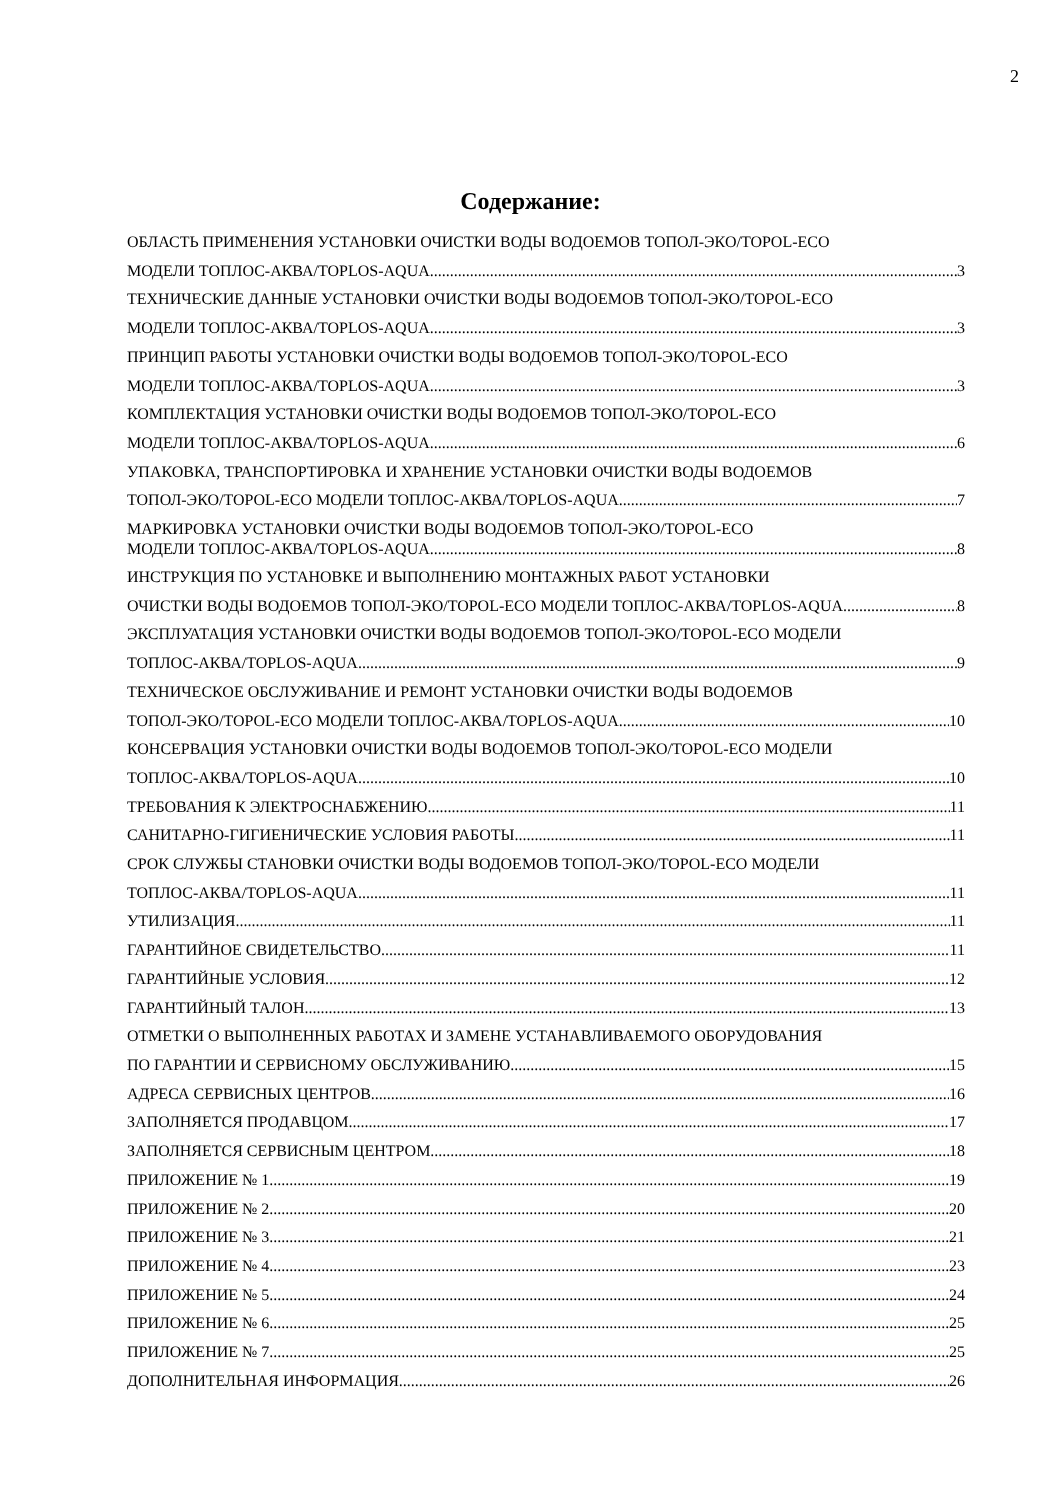2
Содержание:
ОБЛАСТЬ ПРИМЕНЕНИЯ УСТАНОВКИ ОЧИСТКИ ВОДЫ ВОДОЕМОВ ТОПОЛ-ЭКО/TOPOL-ECO
МОДЕЛИ ТОПЛОС-АКВА/TOPLOS-AQUA 3
ТЕХНИЧЕСКИЕ ДАННЫЕ УСТАНОВКИ ОЧИСТКИ ВОДЫ ВОДОЕМОВ ТОПОЛ-ЭКО/TOPOL-ECO
МОДЕЛИ ТОПЛОС-АКВА/TOPLOS-AQUA 3
ПРИНЦИП РАБОТЫ УСТАНОВКИ ОЧИСТКИ ВОДЫ ВОДОЕМОВ ТОПОЛ-ЭКО/TOPOL-ECO
МОДЕЛИ ТОПЛОС-АКВА/TOPLOS-AQUA 3
КОМПЛЕКТАЦИЯ УСТАНОВКИ ОЧИСТКИ ВОДЫ ВОДОЕМОВ ТОПОЛ-ЭКО/TOPOL-ECO
МОДЕЛИ ТОПЛОС-АКВА/TOPLOS-AQUA 6
УПАКОВКА, ТРАНСПОРТИРОВКА И ХРАНЕНИЕ УСТАНОВКИ ОЧИСТКИ ВОДЫ ВОДОЕМОВ
ТОПОЛ-ЭКО/TOPOL-ECO МОДЕЛИ ТОПЛОС-АКВА/TOPLOS-AQUA 7
МАРКИРОВКА УСТАНОВКИ ОЧИСТКИ ВОДЫ ВОДОЕМОВ ТОПОЛ-ЭКО/TOPOL-ECO
МОДЕЛИ ТОПЛОС-АКВА/TOPLOS-AQUA 8
ИНСТРУКЦИЯ ПО УСТАНОВКЕ И ВЫПОЛНЕНИЮ МОНТАЖНЫХ РАБОТ УСТАНОВКИ
ОЧИСТКИ ВОДЫ ВОДОЕМОВ ТОПОЛ-ЭКО/TOPOL-ECO МОДЕЛИ ТОПЛОС-АКВА/TOPLOS-AQUA 8
ЭКСПЛУАТАЦИЯ УСТАНОВКИ ОЧИСТКИ ВОДЫ ВОДОЕМОВ ТОПОЛ-ЭКО/TOPOL-ECO МОДЕЛИ
ТОПЛОС-АКВА/TOPLOS-AQUA 9
ТЕХНИЧЕСКОЕ ОБСЛУЖИВАНИЕ И РЕМОНТ УСТАНОВКИ ОЧИСТКИ ВОДЫ ВОДОЕМОВ
ТОПОЛ-ЭКО/TOPOL-ECO МОДЕЛИ ТОПЛОС-АКВА/TOPLOS-AQUA 10
КОНСЕРВАЦИЯ УСТАНОВКИ ОЧИСТКИ ВОДЫ ВОДОЕМОВ ТОПОЛ-ЭКО/TOPOL-ECO МОДЕЛИ
ТОПЛОС-АКВА/TOPLOS-AQUA 10
ТРЕБОВАНИЯ К ЭЛЕКТРОСНАБЖЕНИЮ 11
САНИТАРНО-ГИГИЕНИЧЕСКИЕ УСЛОВИЯ РАБОТЫ 11
СРОК СЛУЖБЫ СТАНОВКИ ОЧИСТКИ ВОДЫ ВОДОЕМОВ ТОПОЛ-ЭКО/TOPOL-ECO МОДЕЛИ
ТОПЛОС-АКВА/TOPLOS-AQUA 11
УТИЛИЗАЦИЯ 11
ГАРАНТИЙНОЕ СВИДЕТЕЛЬСТВО 11
ГАРАНТИЙНЫЕ УСЛОВИЯ 12
ГАРАНТИЙНЫЙ ТАЛОН 13
ОТМЕТКИ О ВЫПОЛНЕННЫХ РАБОТАХ И ЗАМЕНЕ УСТАНАВЛИВАЕМОГО ОБОРУДОВАНИЯ
ПО ГАРАНТИИ И СЕРВИСНОМУ ОБСЛУЖИВАНИЮ. 15
АДРЕСА СЕРВИСНЫХ ЦЕНТРОВ 16
ЗАПОЛНЯЕТСЯ ПРОДАВЦОМ 17
ЗАПОЛНЯЕТСЯ СЕРВИСНЫМ ЦЕНТРОМ 18
ПРИЛОЖЕНИЕ № 1 19
ПРИЛОЖЕНИЕ № 2 20
ПРИЛОЖЕНИЕ № 3 21
ПРИЛОЖЕНИЕ № 4 23
ПРИЛОЖЕНИЕ № 5 24
ПРИЛОЖЕНИЕ № 6 25
ПРИЛОЖЕНИЕ № 7 25
ДОПОЛНИТЕЛЬНАЯ ИНФОРМАЦИЯ 26